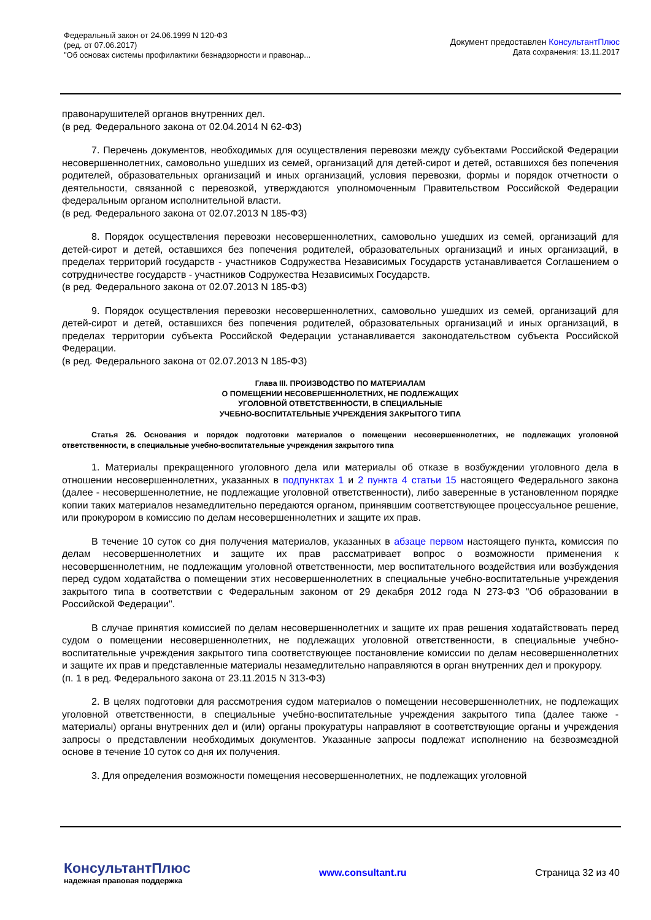Федеральный закон от 24.06.1999 N 120-ФЗ
(ред. от 07.06.2017)
"Об основах системы профилактики безнадзорности и правонар...
Документ предоставлен КонсультантПлюс
Дата сохранения: 13.11.2017
правонарушителей органов внутренних дел.
(в ред. Федерального закона от 02.04.2014 N 62-ФЗ)
7. Перечень документов, необходимых для осуществления перевозки между субъектами Российской Федерации несовершеннолетних, самовольно ушедших из семей, организаций для детей-сирот и детей, оставшихся без попечения родителей, образовательных организаций и иных организаций, условия перевозки, формы и порядок отчетности о деятельности, связанной с перевозкой, утверждаются уполномоченным Правительством Российской Федерации федеральным органом исполнительной власти.
(в ред. Федерального закона от 02.07.2013 N 185-ФЗ)
8. Порядок осуществления перевозки несовершеннолетних, самовольно ушедших из семей, организаций для детей-сирот и детей, оставшихся без попечения родителей, образовательных организаций и иных организаций, в пределах территорий государств - участников Содружества Независимых Государств устанавливается Соглашением о сотрудничестве государств - участников Содружества Независимых Государств.
(в ред. Федерального закона от 02.07.2013 N 185-ФЗ)
9. Порядок осуществления перевозки несовершеннолетних, самовольно ушедших из семей, организаций для детей-сирот и детей, оставшихся без попечения родителей, образовательных организаций и иных организаций, в пределах территории субъекта Российской Федерации устанавливается законодательством субъекта Российской Федерации.
(в ред. Федерального закона от 02.07.2013 N 185-ФЗ)
Глава III. ПРОИЗВОДСТВО ПО МАТЕРИАЛАМ
О ПОМЕЩЕНИИ НЕСОВЕРШЕННОЛЕТНИХ, НЕ ПОДЛЕЖАЩИХ
УГОЛОВНОЙ ОТВЕТСТВЕННОСТИ, В СПЕЦИАЛЬНЫЕ
УЧЕБНО-ВОСПИТАТЕЛЬНЫЕ УЧРЕЖДЕНИЯ ЗАКРЫТОГО ТИПА
Статья 26. Основания и порядок подготовки материалов о помещении несовершеннолетних, не подлежащих уголовной ответственности, в специальные учебно-воспитательные учреждения закрытого типа
1. Материалы прекращенного уголовного дела или материалы об отказе в возбуждении уголовного дела в отношении несовершеннолетних, указанных в подпунктах 1 и 2 пункта 4 статьи 15 настоящего Федерального закона (далее - несовершеннолетние, не подлежащие уголовной ответственности), либо заверенные в установленном порядке копии таких материалов незамедлительно передаются органом, принявшим соответствующее процессуальное решение, или прокурором в комиссию по делам несовершеннолетних и защите их прав.
В течение 10 суток со дня получения материалов, указанных в абзаце первом настоящего пункта, комиссия по делам несовершеннолетних и защите их прав рассматривает вопрос о возможности применения к несовершеннолетним, не подлежащим уголовной ответственности, мер воспитательного воздействия или возбуждения перед судом ходатайства о помещении этих несовершеннолетних в специальные учебно-воспитательные учреждения закрытого типа в соответствии с Федеральным законом от 29 декабря 2012 года N 273-ФЗ "Об образовании в Российской Федерации".
В случае принятия комиссией по делам несовершеннолетних и защите их прав решения ходатайствовать перед судом о помещении несовершеннолетних, не подлежащих уголовной ответственности, в специальные учебно-воспитательные учреждения закрытого типа соответствующее постановление комиссии по делам несовершеннолетних и защите их прав и представленные материалы незамедлительно направляются в орган внутренних дел и прокурору.
(п. 1 в ред. Федерального закона от 23.11.2015 N 313-ФЗ)
2. В целях подготовки для рассмотрения судом материалов о помещении несовершеннолетних, не подлежащих уголовной ответственности, в специальные учебно-воспитательные учреждения закрытого типа (далее также - материалы) органы внутренних дел и (или) органы прокуратуры направляют в соответствующие органы и учреждения запросы о представлении необходимых документов. Указанные запросы подлежат исполнению на безвозмездной основе в течение 10 суток со дня их получения.
3. Для определения возможности помещения несовершеннолетних, не подлежащих уголовной
КонсультантПлюс
надежная правовая поддержка
www.consultant.ru Страница 32 из 40